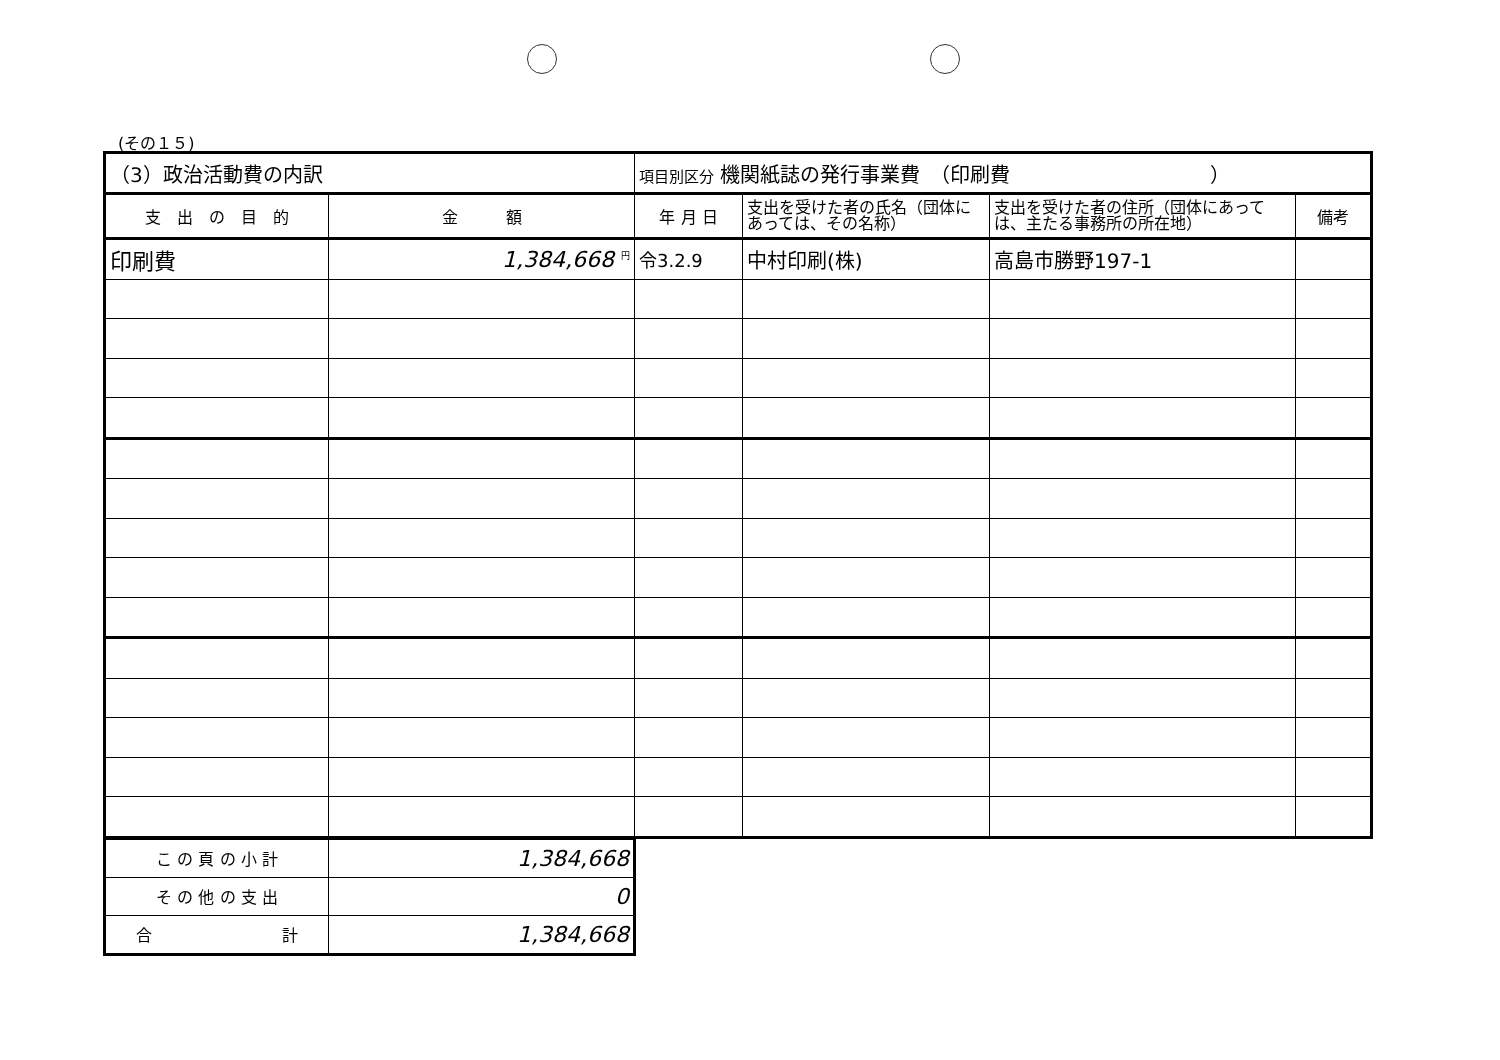(その１５)
| （3）政治活動費の内訳 | | 項目別区分 機関紙誌の発行事業費 （印刷費 ） | | | |
| 支 出 の 目 的 | 金 額 | 年 月 日 | 支出を受けた者の氏名（団体にあっては、その名称） | 支出を受けた者の住所（団体にあっては、主たる事務所の所在地） | 備考 |
| 印刷費 | 1,384,668 <sup>円</sup> | 令3.2.9 | 中村印刷(株) | 高島市勝野197-1 | |
| こ の 頁 の 小 計 | 1,384,668 |
| そ の 他 の 支 出 | 0 |
| 合 計 | 1,384,668 |